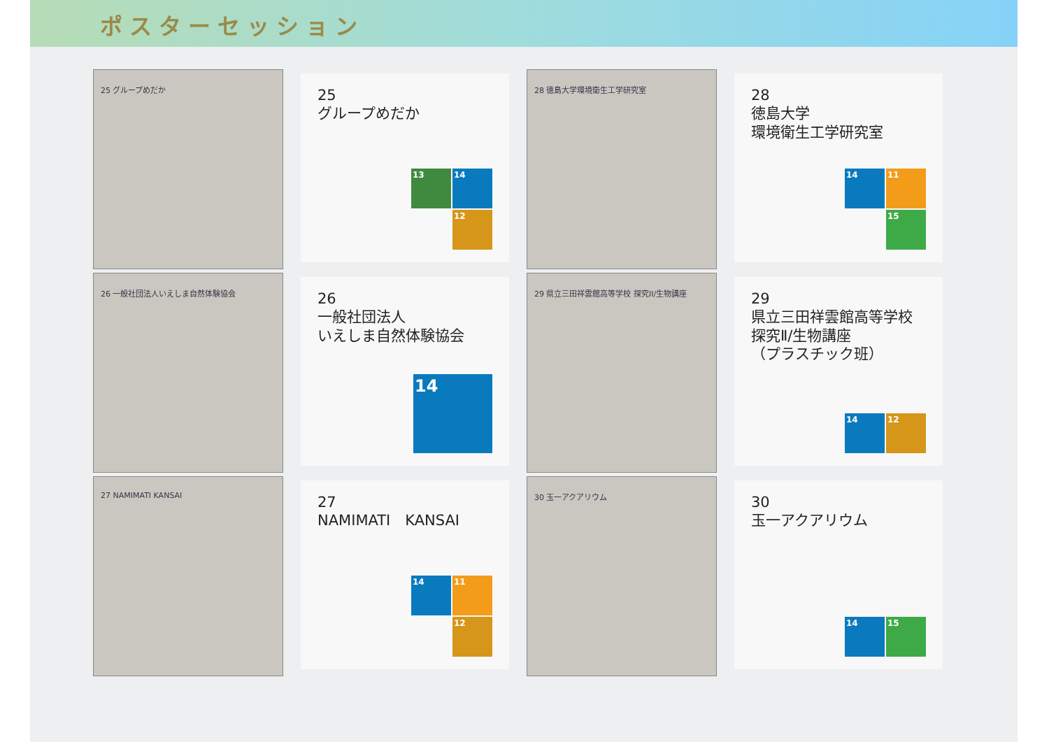ポスターセッション
25 グループめだか
25
グループめだか
13
14
12
28 徳島大学環境衛生工学研究室
28
徳島大学
環境衛生工学研究室
14
11
15
26 一般社団法人いえしま自然体験協会
26
一般社団法人
いえしま自然体験協会
14
29 県立三田祥雲館高等学校 探究II/生物講座
29
県立三田祥雲館高等学校
探究Ⅱ/生物講座
（プラスチック班）
14
12
27 NAMIMATI KANSAI
27
NAMIMATI　KANSAI
14
11
12
30 玉一アクアリウム
30
玉一アクアリウム
14
15